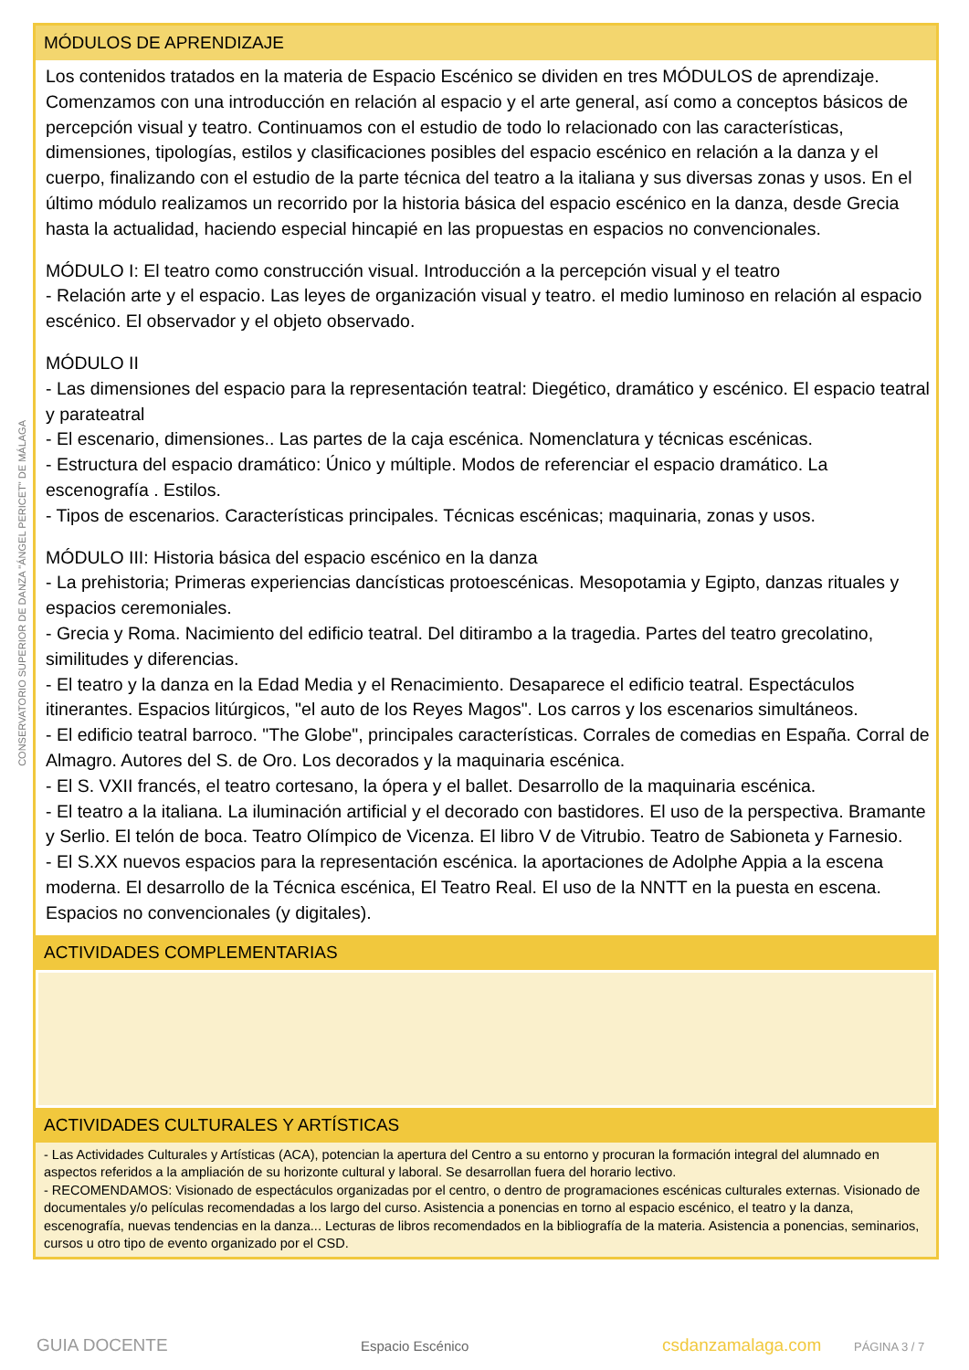CONSERVATORIO SUPERIOR DE DANZA "ÁNGEL PERICET" DE MÁLAGA
MÓDULOS DE APRENDIZAJE
Los contenidos tratados en la materia de Espacio Escénico se dividen en tres MÓDULOS de aprendizaje. Comenzamos con una introducción en relación al espacio y el arte general, así como a conceptos básicos de percepción visual y teatro. Continuamos con el estudio de todo lo relacionado con las características, dimensiones, tipologías, estilos y clasificaciones posibles del espacio escénico en relación a la danza y el cuerpo, finalizando con el estudio de la parte técnica del teatro a la italiana y sus diversas zonas y usos. En el último módulo realizamos un recorrido por la historia básica del espacio escénico en la danza, desde Grecia hasta la actualidad, haciendo especial hincapié en las propuestas en espacios no convencionales.
MÓDULO I: El teatro como construcción visual. Introducción a la percepción visual y el teatro
- Relación arte y el espacio. Las leyes de organización visual y teatro. el medio luminoso en relación al espacio escénico. El observador y el objeto observado.
MÓDULO II
- Las dimensiones del espacio para la representación teatral: Diegético, dramático y escénico. El espacio teatral y parateatral
- El escenario, dimensiones.. Las partes de la caja escénica. Nomenclatura y técnicas escénicas.
- Estructura del espacio dramático: Único y múltiple. Modos de referenciar el espacio dramático. La escenografía . Estilos.
- Tipos de escenarios. Características principales. Técnicas escénicas; maquinaria, zonas y usos.
MÓDULO III: Historia básica del espacio escénico en la danza
- La prehistoria; Primeras experiencias dancísticas protoescénicas. Mesopotamia y Egipto, danzas rituales y espacios ceremoniales.
- Grecia y Roma. Nacimiento del edificio teatral. Del ditirambo a la tragedia. Partes del teatro grecolatino, similitudes y diferencias.
- El teatro y la danza en la Edad Media y el Renacimiento. Desaparece el edificio teatral. Espectáculos itinerantes. Espacios litúrgicos, "el auto de los Reyes Magos". Los carros y los escenarios simultáneos.
- El edificio teatral barroco. "The Globe", principales características. Corrales de comedias en España. Corral de Almagro. Autores del S. de Oro. Los decorados y la maquinaria escénica.
- El S. VXII francés, el teatro cortesano, la ópera y el ballet. Desarrollo de la maquinaria escénica.
- El teatro a la italiana. La iluminación artificial y el decorado con bastidores. El uso de la perspectiva. Bramante y Serlio. El telón de boca. Teatro Olímpico de Vicenza. El libro V de Vitrubio. Teatro de Sabioneta y Farnesio.
- El S.XX nuevos espacios para la representación escénica. la aportaciones de Adolphe Appia a la escena moderna. El desarrollo de la Técnica escénica, El Teatro Real. El uso de la NNTT en la puesta en escena. Espacios no convencionales (y digitales).
ACTIVIDADES COMPLEMENTARIAS
ACTIVIDADES CULTURALES Y ARTÍSTICAS
- Las Actividades Culturales y Artísticas (ACA), potencian la apertura del Centro a su entorno y procuran la formación integral del alumnado en aspectos referidos a la ampliación de su horizonte cultural y laboral. Se desarrollan fuera del horario lectivo.
- RECOMENDAMOS: Visionado de espectáculos organizadas por el centro, o dentro de programaciones escénicas culturales externas. Visionado de documentales y/o películas recomendadas a los largo del curso. Asistencia a ponencias en torno al espacio escénico, el teatro y la danza, escenografía, nuevas tendencias en la danza... Lecturas de libros recomendados en la bibliografía de la materia. Asistencia a ponencias, seminarios, cursos u otro tipo de evento organizado por el CSD.
GUIA DOCENTE Espacio Escénico csdanzamalaga.com PÁGINA 3 / 7